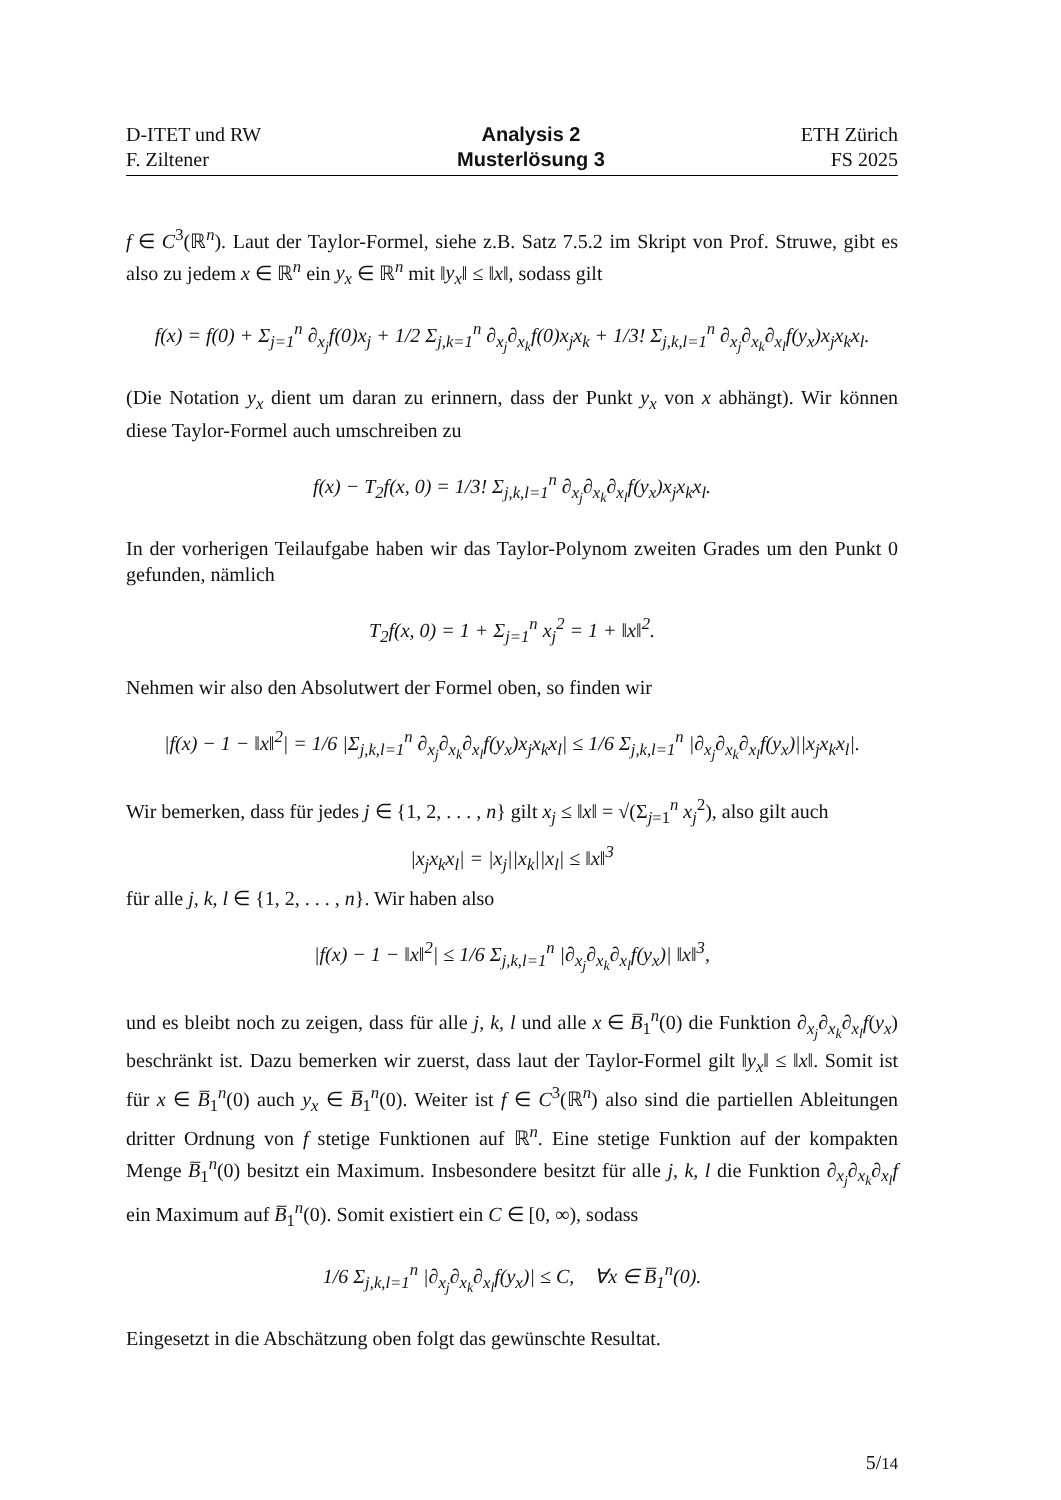D-ITET und RW
F. Ziltener
Analysis 2
Musterlösung 3
ETH Zürich
FS 2025
f ∈ C<sup>3</sup>(ℝ<sup>n</sup>). Laut der Taylor-Formel, siehe z.B. Satz 7.5.2 im Skript von Prof. Struwe, gibt es also zu jedem x ∈ ℝ<sup>n</sup> ein y<sub>x</sub> ∈ ℝ<sup>n</sup> mit ‖y<sub>x</sub>‖ ≤ ‖x‖, sodass gilt
f(x) = f(0) + Σ<sub>j=1</sub><sup>n</sup> ∂<sub>x<sub>j</sub></sub>f(0)x<sub>j</sub> + 1/2 Σ<sub>j,k=1</sub><sup>n</sup> ∂<sub>x<sub>j</sub></sub>∂<sub>x<sub>k</sub></sub>f(0)x<sub>j</sub>x<sub>k</sub> + 1/3! Σ<sub>j,k,l=1</sub><sup>n</sup> ∂<sub>x<sub>j</sub></sub>∂<sub>x<sub>k</sub></sub>∂<sub>x<sub>l</sub></sub>f(y<sub>x</sub>)x<sub>j</sub>x<sub>k</sub>x<sub>l</sub>.
(Die Notation y<sub>x</sub> dient um daran zu erinnern, dass der Punkt y<sub>x</sub> von x abhängt). Wir können diese Taylor-Formel auch umschreiben zu
f(x) − T<sub>2</sub>f(x, 0) = 1/3! Σ<sub>j,k,l=1</sub><sup>n</sup> ∂<sub>x<sub>j</sub></sub>∂<sub>x<sub>k</sub></sub>∂<sub>x<sub>l</sub></sub>f(y<sub>x</sub>)x<sub>j</sub>x<sub>k</sub>x<sub>l</sub>.
In der vorherigen Teilaufgabe haben wir das Taylor-Polynom zweiten Grades um den Punkt 0 gefunden, nämlich
T<sub>2</sub>f(x, 0) = 1 + Σ<sub>j=1</sub><sup>n</sup> x<sub>j</sub><sup>2</sup> = 1 + ‖x‖<sup>2</sup>.
Nehmen wir also den Absolutwert der Formel oben, so finden wir
|f(x) − 1 − ‖x‖<sup>2</sup>| = 1/6 |Σ<sub>j,k,l=1</sub><sup>n</sup> ∂<sub>x<sub>j</sub></sub>∂<sub>x<sub>k</sub></sub>∂<sub>x<sub>l</sub></sub>f(y<sub>x</sub>)x<sub>j</sub>x<sub>k</sub>x<sub>l</sub>| ≤ 1/6 Σ<sub>j,k,l=1</sub><sup>n</sup> |∂<sub>x<sub>j</sub></sub>∂<sub>x<sub>k</sub></sub>∂<sub>x<sub>l</sub></sub>f(y<sub>x</sub>)||x<sub>j</sub>x<sub>k</sub>x<sub>l</sub>|.
Wir bemerken, dass für jedes j ∈ {1, 2, . . . , n} gilt x<sub>j</sub> ≤ ‖x‖ = √(Σ<sub>j=1</sub><sup>n</sup> x<sub>j</sub><sup>2</sup>), also gilt auch
|x<sub>j</sub>x<sub>k</sub>x<sub>l</sub>| = |x<sub>j</sub>||x<sub>k</sub>||x<sub>l</sub>| ≤ ‖x‖<sup>3</sup>
für alle j, k, l ∈ {1, 2, . . . , n}. Wir haben also
|f(x) − 1 − ‖x‖<sup>2</sup>| ≤ 1/6 Σ<sub>j,k,l=1</sub><sup>n</sup> |∂<sub>x<sub>j</sub></sub>∂<sub>x<sub>k</sub></sub>∂<sub>x<sub>l</sub></sub>f(y<sub>x</sub>)| ‖x‖<sup>3</sup>,
und es bleibt noch zu zeigen, dass für alle j, k, l und alle x ∈ B̅<sub>1</sub><sup>n</sup>(0) die Funktion ∂<sub>x<sub>j</sub></sub>∂<sub>x<sub>k</sub></sub>∂<sub>x<sub>l</sub></sub>f(y<sub>x</sub>) beschränkt ist. Dazu bemerken wir zuerst, dass laut der Taylor-Formel gilt ‖y<sub>x</sub>‖ ≤ ‖x‖. Somit ist für x ∈ B̅<sub>1</sub><sup>n</sup>(0) auch y<sub>x</sub> ∈ B̅<sub>1</sub><sup>n</sup>(0). Weiter ist f ∈ C<sup>3</sup>(ℝ<sup>n</sup>) also sind die partiellen Ableitungen dritter Ordnung von f stetige Funktionen auf ℝ<sup>n</sup>. Eine stetige Funktion auf der kompakten Menge B̅<sub>1</sub><sup>n</sup>(0) besitzt ein Maximum. Insbesondere besitzt für alle j, k, l die Funktion ∂<sub>x<sub>j</sub></sub>∂<sub>x<sub>k</sub></sub>∂<sub>x<sub>l</sub></sub>f ein Maximum auf B̅<sub>1</sub><sup>n</sup>(0). Somit existiert ein C ∈ [0, ∞), sodass
1/6 Σ<sub>j,k,l=1</sub><sup>n</sup> |∂<sub>x<sub>j</sub></sub>∂<sub>x<sub>k</sub></sub>∂<sub>x<sub>l</sub></sub>f(y<sub>x</sub>)| ≤ C, ∀x ∈ B̅<sub>1</sub><sup>n</sup>(0).
Eingesetzt in die Abschätzung oben folgt das gewünschte Resultat.
5/14